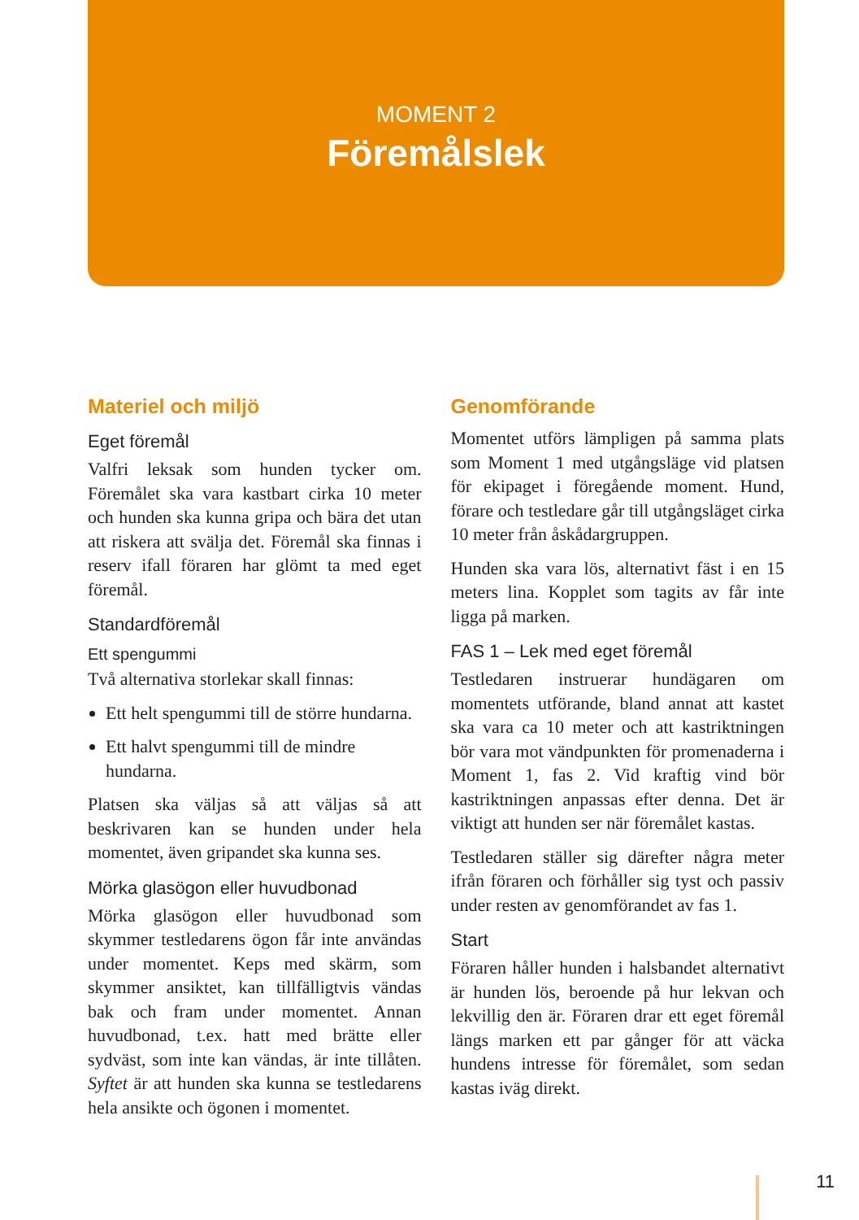MOMENT 2
Föremålslek
Materiel och miljö
Eget föremål
Valfri leksak som hunden tycker om. Föremålet ska vara kastbart cirka 10 meter och hunden ska kunna gripa och bära det utan att riskera att svälja det. Föremål ska finnas i reserv ifall föraren har glömt ta med eget föremål.
Standardföremål
Ett spengummi
Två alternativa storlekar skall finnas:
Ett helt spengummi till de större hundarna.
Ett halvt spengummi till de mindre hundarna.
Platsen ska väljas så att väljas så att beskrivaren kan se hunden under hela momentet, även gripandet ska kunna ses.
Mörka glasögon eller huvudbonad
Mörka glasögon eller huvudbonad som skymmer testledarens ögon får inte användas under momentet. Keps med skärm, som skymmer ansiktet, kan tillfälligtvis vändas bak och fram under momentet. Annan huvudbonad, t.ex. hatt med brätte eller sydväst, som inte kan vändas, är inte tillåten. Syftet är att hunden ska kunna se testledarens hela ansikte och ögonen i momentet.
Genomförande
Momentet utförs lämpligen på samma plats som Moment 1 med utgångsläge vid platsen för ekipaget i föregående moment. Hund, förare och testledare går till utgångsläget cirka 10 meter från åskådargruppen.
Hunden ska vara lös, alternativt fäst i en 15 meters lina. Kopplet som tagits av får inte ligga på marken.
FAS 1 – Lek med eget föremål
Testledaren instruerar hundägaren om momentets utförande, bland annat att kastet ska vara ca 10 meter och att kastriktningen bör vara mot vändpunkten för promenaderna i Moment 1, fas 2. Vid kraftig vind bör kastriktningen anpassas efter denna. Det är viktigt att hunden ser när föremålet kastas.
Testledaren ställer sig därefter några meter ifrån föraren och förhåller sig tyst och passiv under resten av genomförandet av fas 1.
Start
Föraren håller hunden i halsbandet alternativt är hunden lös, beroende på hur lekvan och lekvillig den är. Föraren drar ett eget föremål längs marken ett par gånger för att väcka hundens intresse för föremålet, som sedan kastas iväg direkt.
11